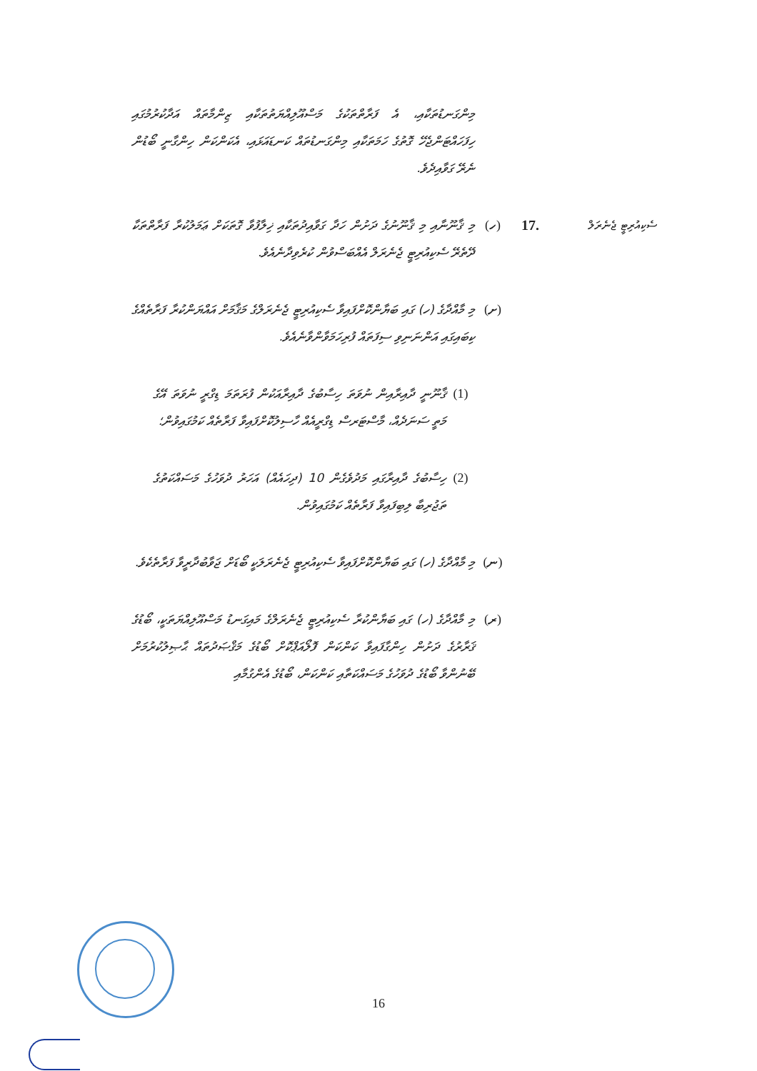މިންގަނޑުތަކާއި، އެ ފަރާތްތަކުގެ މަސްއޫލިއްޔަތުތަކާއި ޒިންމާތައް އަދާކުރުމުގައި ހިފަހައްޓަންޖެހޭ ގޮތުގެ ހަމަތަކާއި މިންގަނޑުތައް ކަނޑައަޅައި، އެކަންކަން ހިންގާނީ ބޯޑުން ނެރޭ ގަވާއިދެވެ.
ސެކިއުރިޓީ ޖެނެރަލް
17. (ހ) މި ޤާނޫނާއި މި ޤާނޫނުގެ ދަށުން ހަދާ ގަވާއިދުތަކާއި ޚިލާފުވާ ގޮތަކަށް ޢަމަލުކުރާ ފަރާތްތަކާ ދޭތެރޭ ސެކިއުރިޓީ ޖެނެރަލް އެއްބަސްވުން ކުރެވިދާނެއެވެ.
(ށ) މި މާއްދާގެ (ހ) ގައި ބަޔާންކޮށްފައިވާ ސެކިއުރިޓީ ޖެނެރަލްގެ މަޤާމަށް އައްޔަންކުރާ ފަރާތެއްގެ ކިބައިގައި އަންނަނިވި ސިފަތައް ފުރިހަމަވާންވާނެއެވެ.
(1) ޤާނޫނީ ދާއިރާއިން ނުވަތަ ހިސާބުގެ ދާއިރާއަކުން ފުރަތަމަ ޑިގްރީ ނުވަތަ އޭގެ މަތީ ސަނަދެއް، މާސްޓަރސް ޑިގްރީއެއް ހާސިލުކޮށްފައިވާ ފަރާތެއް ކަމުގައިވުން؛
(2) ހިސާބުގެ ދާއިރާގައި މަދުވެގެން 10 (ދިހައެއް) އަހަރު ދުވަހުގެ މަސައްކަތުގެ ތަޖުރިބާ ލިބިފައިވާ ފަރާތެއް ކަމުގައިވުން.
(ނ) މި މާއްދާގެ (ހ) ގައި ބަޔާންކޮށްފައިވާ ސެކިއުރިޓީ ޖެނެރަލަކީ ބޯޑަށް ޖަވާބުދާރީވާ ފަރާތެކެވެ.
(ރ) މި މާއްދާގެ (ހ) ގައި ބަޔާންކުރާ ސެކިއުރިޓީ ޖެނެރަލްގެ މައިގަނޑު މަސްއޫލިއްޔަތަކީ، ބޯޑުގެ ޤަރާރުގެ ދަށުން ހިންގާފައިވާ ކަންކަން ފޮލޯއަޕްކޮށް ބޯޑުގެ މަޤްޞަދުތައް ޙާޞިލުކުރުމަށް ބޭނުންވާ ބޯޑުގެ ދުވަހުގެ މަސައްކަތާއި ކަންކަން، ބޯޑުގެ އެންގުމާއި
16